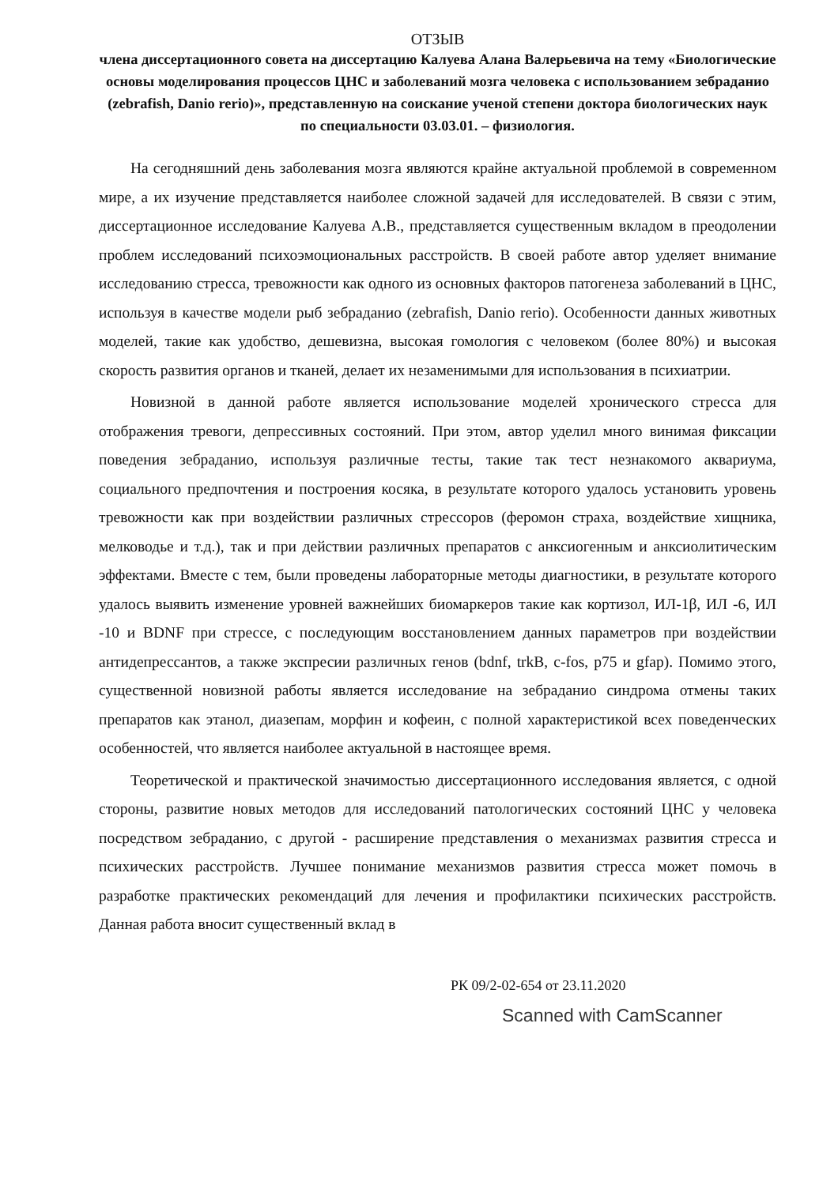ОТЗЫВ
члена диссертационного совета на диссертацию Калуева Алана Валерьевича на тему «Биологические основы моделирования процессов ЦНС и заболеваний мозга человека с использованием зебраданио (zebrafish, Danio rerio)», представленную на соискание ученой степени доктора биологических наук по специальности 03.03.01. – физиология.
На сегодняшний день заболевания мозга являются крайне актуальной проблемой в современном мире, а их изучение представляется наиболее сложной задачей для исследователей. В связи с этим, диссертационное исследование Калуева А.В., представляется существенным вкладом в преодолении проблем исследований психоэмоциональных расстройств. В своей работе автор уделяет внимание исследованию стресса, тревожности как одного из основных факторов патогенеза заболеваний в ЦНС, используя в качестве модели рыб зебраданио (zebrafish, Danio rerio). Особенности данных животных моделей, такие как удобство, дешевизна, высокая гомология с человеком (более 80%) и высокая скорость развития органов и тканей, делает их незаменимыми для использования в психиатрии.
Новизной в данной работе является использование моделей хронического стресса для отображения тревоги, депрессивных состояний. При этом, автор уделил много винимая фиксации поведения зебраданио, используя различные тесты, такие так тест незнакомого аквариума, социального предпочтения и построения косяка, в результате которого удалось установить уровень тревожности как при воздействии различных стрессоров (феромон страха, воздействие хищника, мелководье и т.д.), так и при действии различных препаратов с анксиогенным и анксиолитическим эффектами. Вместе с тем, были проведены лабораторные методы диагностики, в результате которого удалось выявить изменение уровней важнейших биомаркеров такие как кортизол, ИЛ-1β, ИЛ -6, ИЛ -10 и BDNF при стрессе, с последующим восстановлением данных параметров при воздействии антидепрессантов, а также экспресии различных генов (bdnf, trkB, c-fos, p75 и gfap). Помимо этого, существенной новизной работы является исследование на зебраданио синдрома отмены таких препаратов как этанол, диазепам, морфин и кофеин, с полной характеристикой всех поведенческих особенностей, что является наиболее актуальной в настоящее время.
Теоретической и практической значимостью диссертационного исследования является, с одной стороны, развитие новых методов для исследований патологических состояний ЦНС у человека посредством зебраданио, с другой - расширение представления о механизмах развития стресса и психических расстройств. Лучшее понимание механизмов развития стресса может помочь в разработке практических рекомендаций для лечения и профилактики психических расстройств. Данная работа вносит существенный вклад в
РК 09/2-02-654 от 23.11.2020
Scanned with CamScanner